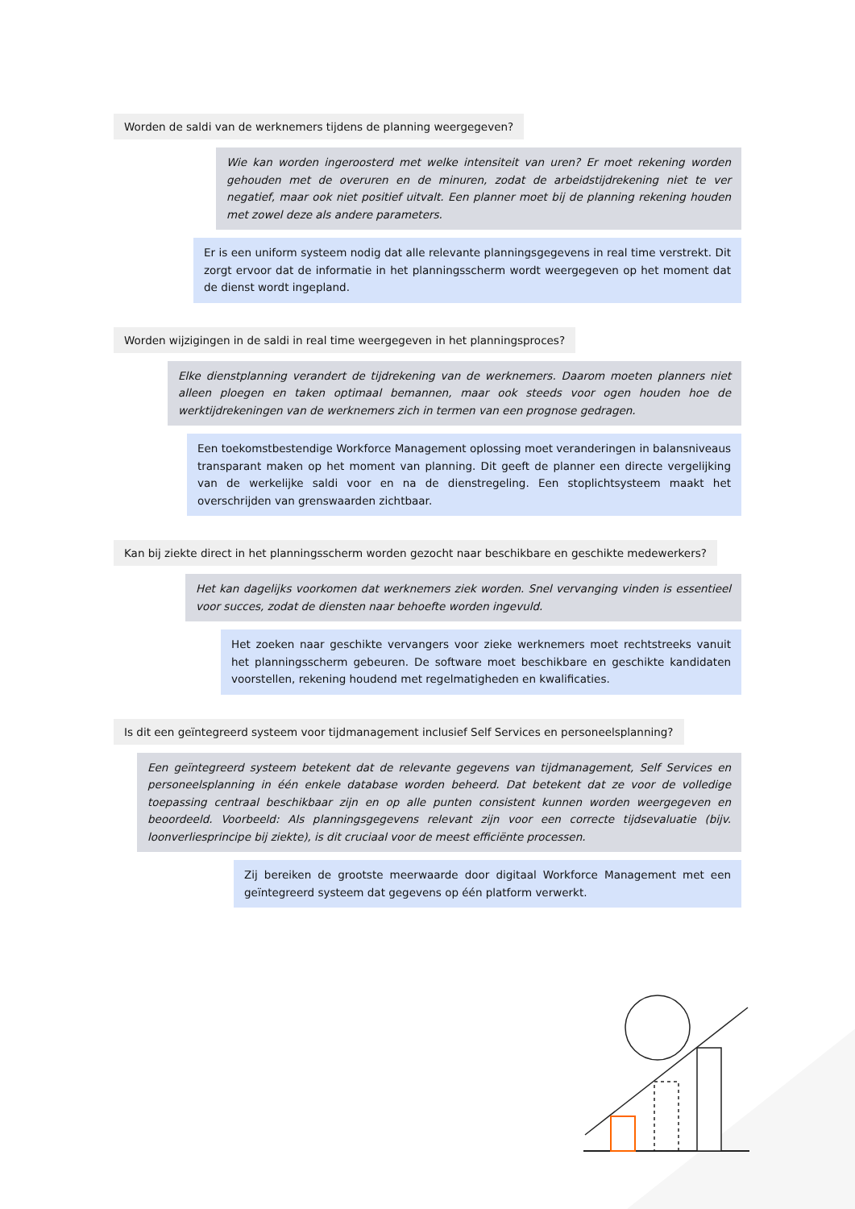Worden de saldi van de werknemers tijdens de planning weergegeven?
Wie kan worden ingeroosterd met welke intensiteit van uren? Er moet rekening worden gehouden met de overuren en de minuren, zodat de arbeidstijdrekening niet te ver negatief, maar ook niet positief uitvalt. Een planner moet bij de planning rekening houden met zowel deze als andere parameters.
Er is een uniform systeem nodig dat alle relevante planningsgegevens in real time verstrekt. Dit zorgt ervoor dat de informatie in het planningsscherm wordt weergegeven op het moment dat de dienst wordt ingepland.
Worden wijzigingen in de saldi in real time weergegeven in het planningsproces?
Elke dienstplanning verandert de tijdrekening van de werknemers. Daarom moeten planners niet alleen ploegen en taken optimaal bemannen, maar ook steeds voor ogen houden hoe de werktijdrekeningen van de werknemers zich in termen van een prognose gedragen.
Een toekomstbestendige Workforce Management oplossing moet veranderingen in balansniveaus transparant maken op het moment van planning. Dit geeft de planner een directe vergelijking van de werkelijke saldi voor en na de dienstregeling. Een stoplichtsysteem maakt het overschrijden van grenswaarden zichtbaar.
Kan bij ziekte direct in het planningsscherm worden gezocht naar beschikbare en geschikte medewerkers?
Het kan dagelijks voorkomen dat werknemers ziek worden. Snel vervanging vinden is essentieel voor succes, zodat de diensten naar behoefte worden ingevuld.
Het zoeken naar geschikte vervangers voor zieke werknemers moet rechtstreeks vanuit het planningsscherm gebeuren. De software moet beschikbare en geschikte kandidaten voorstellen, rekening houdend met regelmatigheden en kwalificaties.
Is dit een geïntegreerd systeem voor tijdmanagement inclusief Self Services en personeelsplanning?
Een geïntegreerd systeem betekent dat de relevante gegevens van tijdmanagement, Self Services en personeelsplanning in één enkele database worden beheerd. Dat betekent dat ze voor de volledige toepassing centraal beschikbaar zijn en op alle punten consistent kunnen worden weergegeven en beoordeeld. Voorbeeld: Als planningsgegevens relevant zijn voor een correcte tijdsevaluatie (bijv. loonverliesprincipe bij ziekte), is dit cruciaal voor de meest efficiënte processen.
Zij bereiken de grootste meerwaarde door digitaal Workforce Management met een geïntegreerd systeem dat gegevens op één platform verwerkt.